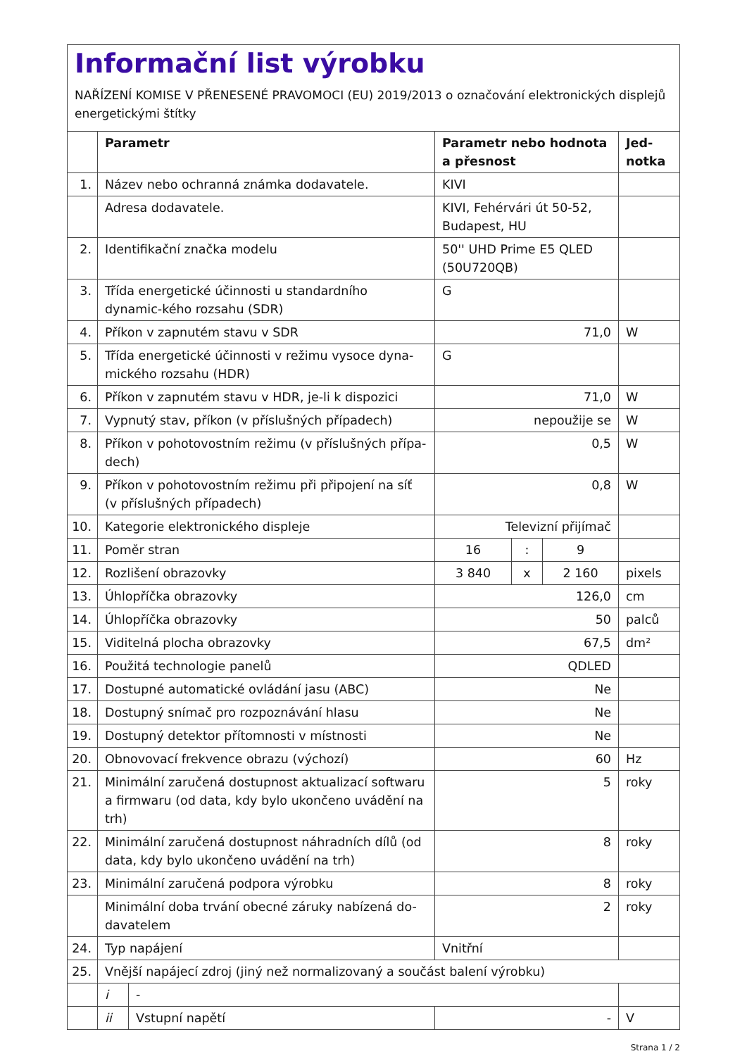Informační list výrobku
NAŘÍZENÍ KOMISE V PŘENESENÉ PRAVOMOCI (EU) 2019/2013 o označování elektronických displejů energetickými štítky
| | Parametr | | Parametr nebo hodnota a přesnost | | | Jed- notka |
| --- | --- | --- | --- | --- | --- | --- |
| 1. | Název nebo ochranná známka dodavatele. | | KIVI | | | |
| | Adresa dodavatele. | | KIVI, Fehérvári út 50-52, Budapest, HU | | | |
| 2. | Identifikační značka modelu | | 50'' UHD Prime E5 QLED (50U720QB) | | | |
| 3. | Třída energetické účinnosti u standardního dynamic-kého rozsahu (SDR) | | G | | | |
| 4. | Příkon v zapnutém stavu v SDR | | 71,0 | | | W |
| 5. | Třída energetické účinnosti v režimu vysoce dyna-mického rozsahu (HDR) | | G | | | |
| 6. | Příkon v zapnutém stavu v HDR, je-li k dispozici | | 71,0 | | | W |
| 7. | Vypnutý stav, příkon (v příslušných případech) | | nepoužije se | | | W |
| 8. | Příkon v pohotovostním režimu (v příslušných přípa-dech) | | 0,5 | | | W |
| 9. | Příkon v pohotovostním režimu při připojení na síť (v příslušných případech) | | 0,8 | | | W |
| 10. | Kategorie elektronického displeje | | Televizní přijímač | | | |
| 11. | Poměr stran | | 16 | : | 9 | |
| 12. | Rozlišení obrazovky | | 3 840 | x | 2 160 | pixels |
| 13. | Úhlopříčka obrazovky | | 126,0 | | | cm |
| 14. | Úhlopříčka obrazovky | | 50 | | | palců |
| 15. | Viditelná plocha obrazovky | | 67,5 | | | dm² |
| 16. | Použitá technologie panelů | | QDLED | | | |
| 17. | Dostupné automatické ovládání jasu (ABC) | | Ne | | | |
| 18. | Dostupný snímač pro rozpoznávání hlasu | | Ne | | | |
| 19. | Dostupný detektor přítomnosti v místnosti | | Ne | | | |
| 20. | Obnovovací frekvence obrazu (výchozí) | | 60 | | | Hz |
| 21. | Minimální zaručená dostupnost aktualizací softwaru a firmwaru (od data, kdy bylo ukončeno uvádění na trh) | | 5 | | | roky |
| 22. | Minimální zaručená dostupnost náhradních dílů (od data, kdy bylo ukončeno uvádění na trh) | | 8 | | | roky |
| 23. | Minimální zaručená podpora výrobku | | 8 | | | roky |
| | Minimální doba trvání obecné záruky nabízená do-davatelem | | 2 | | | roky |
| 24. | Typ napájení | | Vnitřní | | | |
| 25. | Vnější napájecí zdroj (jiný než normalizovaný a součást balení výrobku) | | | | | |
| | i | - | | | | |
| | ii | Vstupní napětí | - | | | V |
Strana 1 / 2